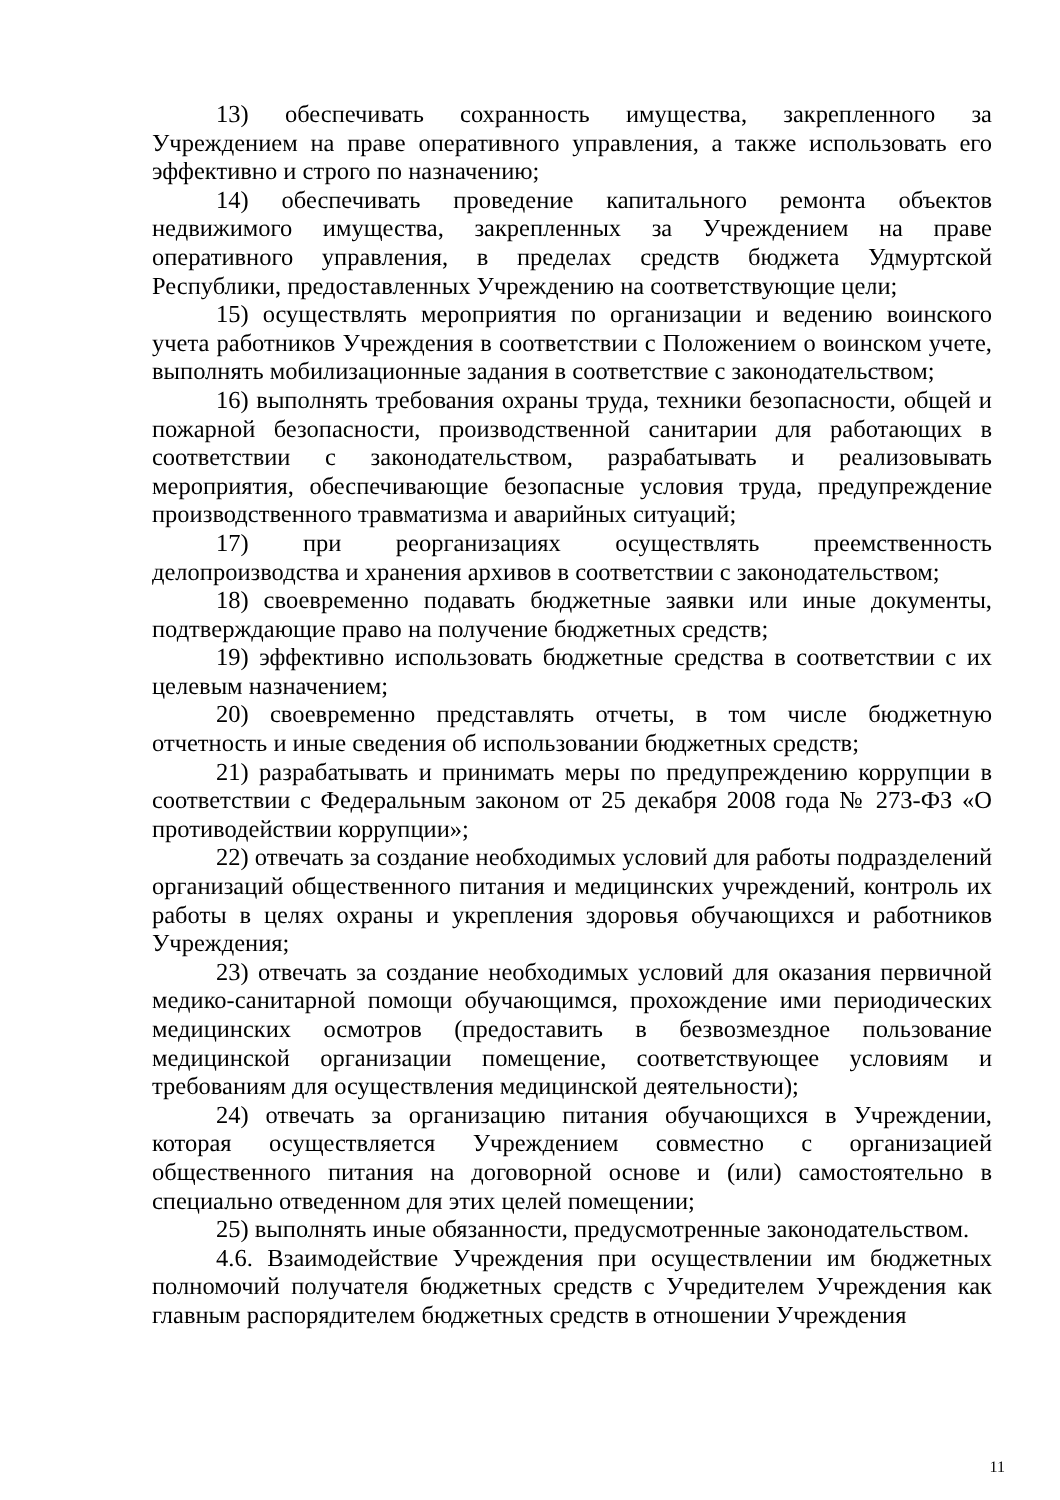13) обеспечивать сохранность имущества, закрепленного за Учреждением на праве оперативного управления, а также использовать его эффективно и строго по назначению;
14) обеспечивать проведение капитального ремонта объектов недвижимого имущества, закрепленных за Учреждением на праве оперативного управления, в пределах средств бюджета Удмуртской Республики, предоставленных Учреждению на соответствующие цели;
15) осуществлять мероприятия по организации и ведению воинского учета работников Учреждения в соответствии с Положением о воинском учете, выполнять мобилизационные задания в соответствие с законодательством;
16) выполнять требования охраны труда, техники безопасности, общей и пожарной безопасности, производственной санитарии для работающих в соответствии с законодательством, разрабатывать и реализовывать мероприятия, обеспечивающие безопасные условия труда, предупреждение производственного травматизма и аварийных ситуаций;
17) при реорганизациях осуществлять преемственность делопроизводства и хранения архивов в соответствии с законодательством;
18) своевременно подавать бюджетные заявки или иные документы, подтверждающие право на получение бюджетных средств;
19) эффективно использовать бюджетные средства в соответствии с их целевым назначением;
20) своевременно представлять отчеты, в том числе бюджетную отчетность и иные сведения об использовании бюджетных средств;
21) разрабатывать и принимать меры по предупреждению коррупции в соответствии с Федеральным законом от 25 декабря 2008 года № 273-ФЗ «О противодействии коррупции»;
22) отвечать за создание необходимых условий для работы подразделений организаций общественного питания и медицинских учреждений, контроль их работы в целях охраны и укрепления здоровья обучающихся и работников Учреждения;
23) отвечать за создание необходимых условий для оказания первичной медико-санитарной помощи обучающимся, прохождение ими периодических медицинских осмотров (предоставить в безвозмездное пользование медицинской организации помещение, соответствующее условиям и требованиям для осуществления медицинской деятельности);
24) отвечать за организацию питания обучающихся в Учреждении, которая осуществляется Учреждением совместно с организацией общественного питания на договорной основе и (или) самостоятельно в специально отведенном для этих целей помещении;
25) выполнять иные обязанности, предусмотренные законодательством.
4.6. Взаимодействие Учреждения при осуществлении им бюджетных полномочий получателя бюджетных средств с Учредителем Учреждения как главным распорядителем бюджетных средств в отношении Учреждения
11